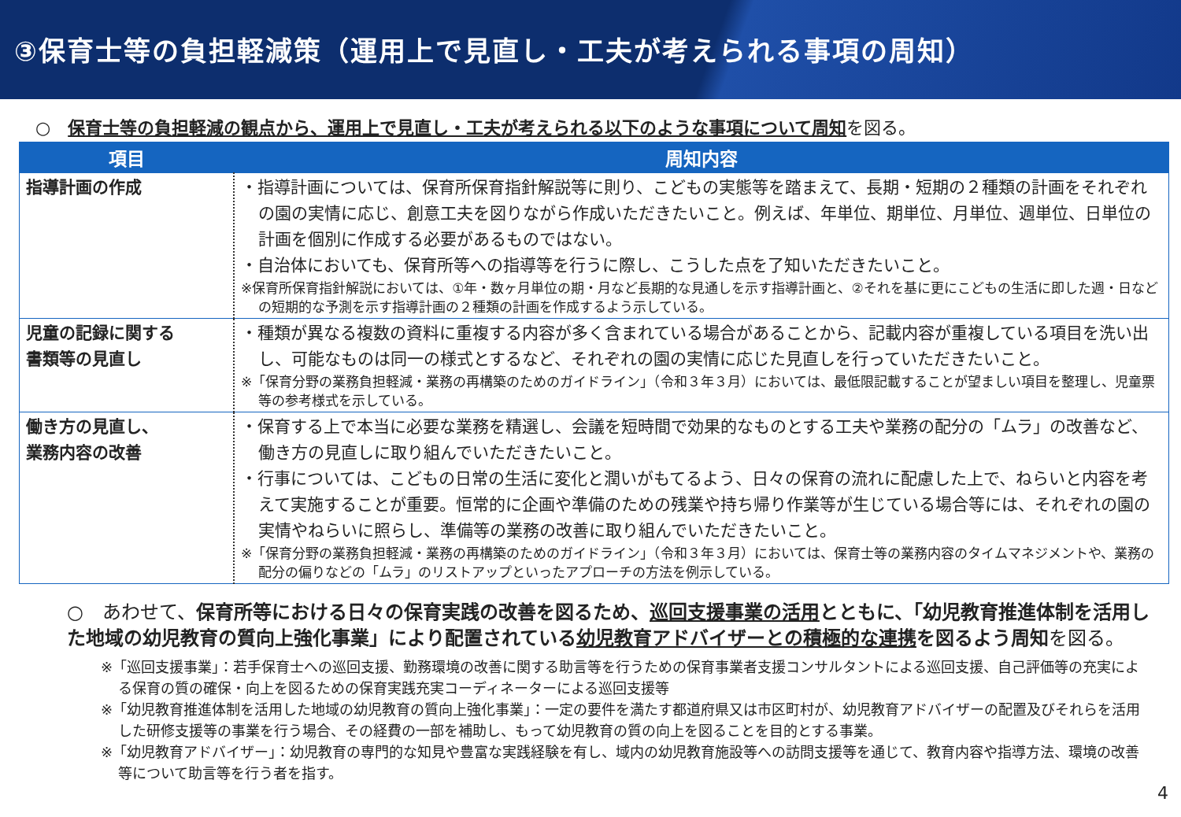③保育士等の負担軽減策（運用上で見直し・工夫が考えられる事項の周知）
○　保育士等の負担軽減の観点から、運用上で見直し・工夫が考えられる以下のような事項について周知を図る。
| 項目 | 周知内容 |
| --- | --- |
| 指導計画の作成 | ・指導計画については、保育所保育指針解説等に則り、こどもの実態等を踏まえて、長期・短期の２種類の計画をそれぞれの園の実情に応じ、創意工夫を図りながら作成いただきたいこと。例えば、年単位、期単位、月単位、週単位、日単位の計画を個別に作成する必要があるものではない。 ・自治体においても、保育所等への指導等を行うに際し、こうした点を了知いただきたいこと。 ※保育所保育指針解説においては、①年・数ヶ月単位の期・月など長期的な見通しを示す指導計画と、②それを基に更にこどもの生活に即した週・日などの短期的な予測を示す指導計画の２種類の計画を作成するよう示している。 |
| 児童の記録に関する 書類等の見直し | ・種類が異なる複数の資料に重複する内容が多く含まれている場合があることから、記載内容が重複している項目を洗い出し、可能なものは同一の様式とするなど、それぞれの園の実情に応じた見直しを行っていただきたいこと。 ※「保育分野の業務負担軽減・業務の再構築のためのガイドライン」（令和３年３月）においては、最低限記載することが望ましい項目を整理し、児童票等の参考様式を示している。 |
| 働き方の見直し、 業務内容の改善 | ・保育する上で本当に必要な業務を精選し、会議を短時間で効果的なものとする工夫や業務の配分の「ムラ」の改善など、働き方の見直しに取り組んでいただきたいこと。 ・行事については、こどもの日常の生活に変化と潤いがもてるよう、日々の保育の流れに配慮した上で、ねらいと内容を考えて実施することが重要。恒常的に企画や準備のための残業や持ち帰り作業等が生じている場合等には、それぞれの園の実情やねらいに照らし、準備等の業務の改善に取り組んでいただきたいこと。 ※「保育分野の業務負担軽減・業務の再構築のためのガイドライン」（令和３年３月）においては、保育士等の業務内容のタイムマネジメントや、業務の配分の偏りなどの「ムラ」のリストアップといったアプローチの方法を例示している。 |
○　あわせて、保育所等における日々の保育実践の改善を図るため、巡回支援事業の活用とともに、「幼児教育推進体制を活用した地域の幼児教育の質向上強化事業」により配置されている幼児教育アドバイザーとの積極的な連携を図るよう周知を図る。
※「巡回支援事業」：若手保育士への巡回支援、勤務環境の改善に関する助言等を行うための保育事業者支援コンサルタントによる巡回支援、自己評価等の充実による保育の質の確保・向上を図るための保育実践充実コーディネーターによる巡回支援等
※「幼児教育推進体制を活用した地域の幼児教育の質向上強化事業」：一定の要件を満たす都道府県又は市区町村が、幼児教育アドバイザーの配置及びそれらを活用した研修支援等の事業を行う場合、その経費の一部を補助し、もって幼児教育の質の向上を図ることを目的とする事業。
※「幼児教育アドバイザー」：幼児教育の専門的な知見や豊富な実践経験を有し、域内の幼児教育施設等への訪問支援等を通じて、教育内容や指導方法、環境の改善等について助言等を行う者を指す。
4